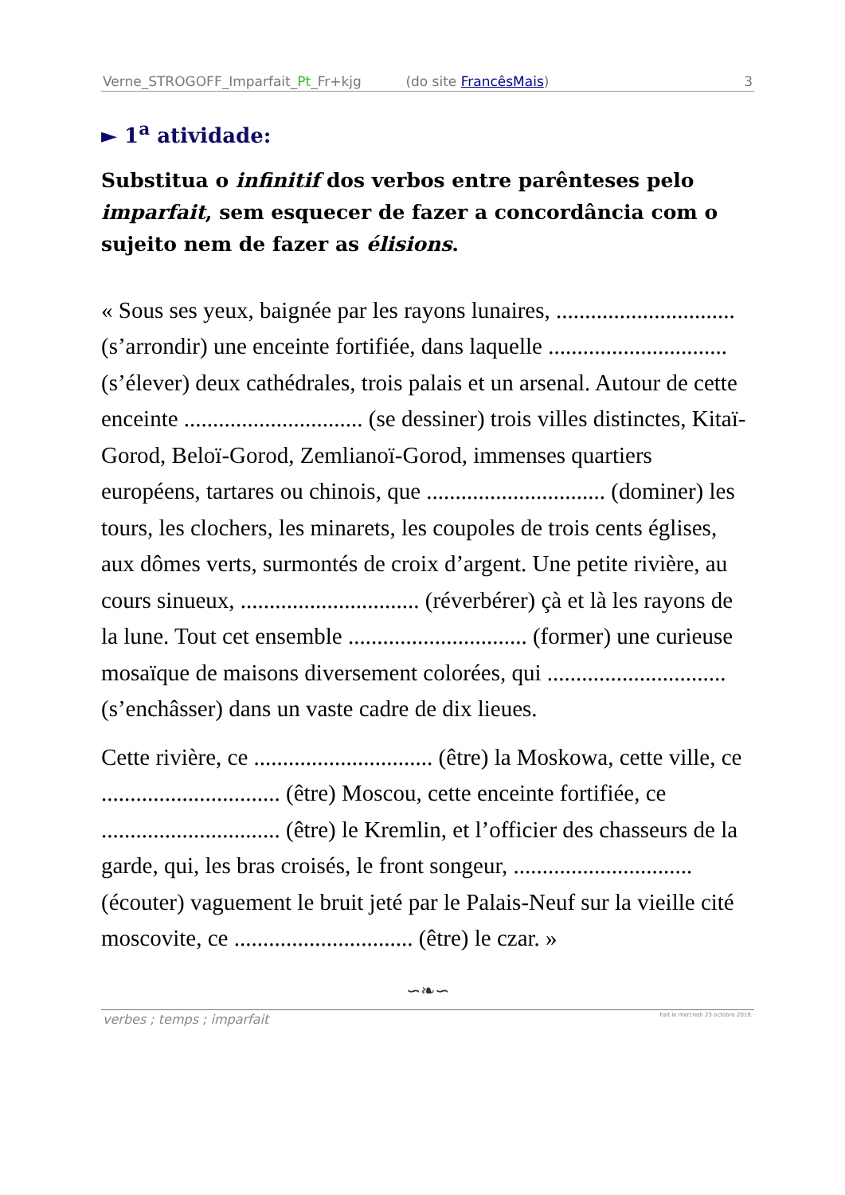Verne_STROGOFF_Imparfait_Pt_Fr+kjg (do site FrancêsMais) 3
► 1<sup>a</sup> atividade:
Substitua o infinitif dos verbos entre parênteses pelo imparfait, sem esquecer de fazer a concordância com o sujeito nem de fazer as élisions.
« Sous ses yeux, baignée par les rayons lunaires, ............................... (s’arrondir) une enceinte fortifiée, dans laquelle ............................... (s’élever) deux cathédrales, trois palais et un arsenal. Autour de cette enceinte ............................... (se dessiner) trois villes distinctes, Kitaï-Gorod, Beloï-Gorod, Zemlianoï-Gorod, immenses quartiers européens, tartares ou chinois, que ............................... (dominer) les tours, les clochers, les minarets, les coupoles de trois cents églises, aux dômes verts, surmontés de croix d’argent. Une petite rivière, au cours sinueux, ............................... (réverbérer) çà et là les rayons de la lune. Tout cet ensemble ............................... (former) une curieuse mosaïque de maisons diversement colorées, qui ............................... (s’enchâsser) dans un vaste cadre de dix lieues.
Cette rivière, ce ............................... (être) la Moskowa, cette ville, ce ............................... (être) Moscou, cette enceinte fortifiée, ce ............................... (être) le Kremlin, et l’officier des chasseurs de la garde, qui, les bras croisés, le front songeur, ............................... (écouter) vaguement le bruit jeté par le Palais-Neuf sur la vieille cité moscovite, ce ............................... (être) le czar. »
∽❧∽
verbes ; temps ; imparfait Fait le mercredi 23 octobre 2019.